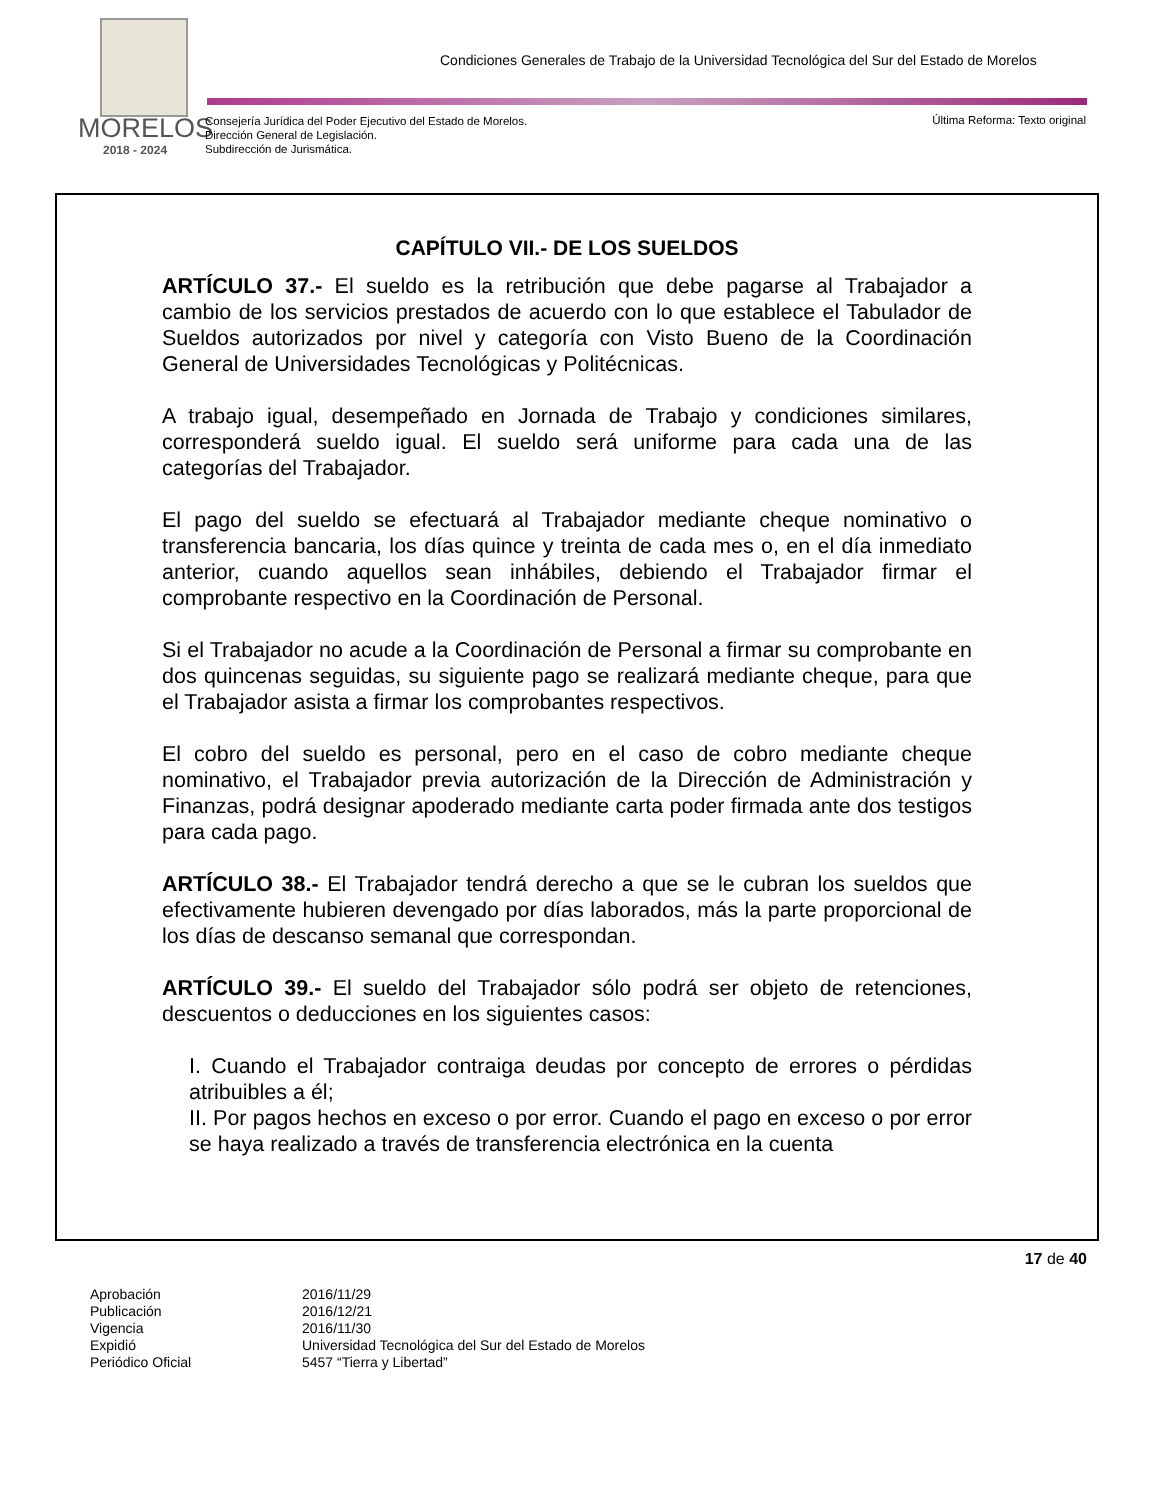Condiciones Generales de Trabajo de la Universidad Tecnológica del Sur del Estado de Morelos
MORELOS
2018 - 2024
Consejería Jurídica del Poder Ejecutivo del Estado de Morelos.
Dirección General de Legislación.
Subdirección de Jurismática.
Última Reforma: Texto original
CAPÍTULO VII.- DE LOS SUELDOS
ARTÍCULO 37.- El sueldo es la retribución que debe pagarse al Trabajador a cambio de los servicios prestados de acuerdo con lo que establece el Tabulador de Sueldos autorizados por nivel y categoría con Visto Bueno de la Coordinación General de Universidades Tecnológicas y Politécnicas.
A trabajo igual, desempeñado en Jornada de Trabajo y condiciones similares, corresponderá sueldo igual. El sueldo será uniforme para cada una de las categorías del Trabajador.
El pago del sueldo se efectuará al Trabajador mediante cheque nominativo o transferencia bancaria, los días quince y treinta de cada mes o, en el día inmediato anterior, cuando aquellos sean inhábiles, debiendo el Trabajador firmar el comprobante respectivo en la Coordinación de Personal.
Si el Trabajador no acude a la Coordinación de Personal a firmar su comprobante en dos quincenas seguidas, su siguiente pago se realizará mediante cheque, para que el Trabajador asista a firmar los comprobantes respectivos.
El cobro del sueldo es personal, pero en el caso de cobro mediante cheque nominativo, el Trabajador previa autorización de la Dirección de Administración y Finanzas, podrá designar apoderado mediante carta poder firmada ante dos testigos para cada pago.
ARTÍCULO 38.- El Trabajador tendrá derecho a que se le cubran los sueldos que efectivamente hubieren devengado por días laborados, más la parte proporcional de los días de descanso semanal que correspondan.
ARTÍCULO 39.- El sueldo del Trabajador sólo podrá ser objeto de retenciones, descuentos o deducciones en los siguientes casos:
I. Cuando el Trabajador contraiga deudas por concepto de errores o pérdidas atribuibles a él;
II. Por pagos hechos en exceso o por error. Cuando el pago en exceso o por error se haya realizado a través de transferencia electrónica en la cuenta
17 de 40
| Aprobación | 2016/11/29 |
| Publicación | 2016/12/21 |
| Vigencia | 2016/11/30 |
| Expidió | Universidad Tecnológica del Sur del Estado de Morelos |
| Periódico Oficial | 5457 “Tierra y Libertad” |